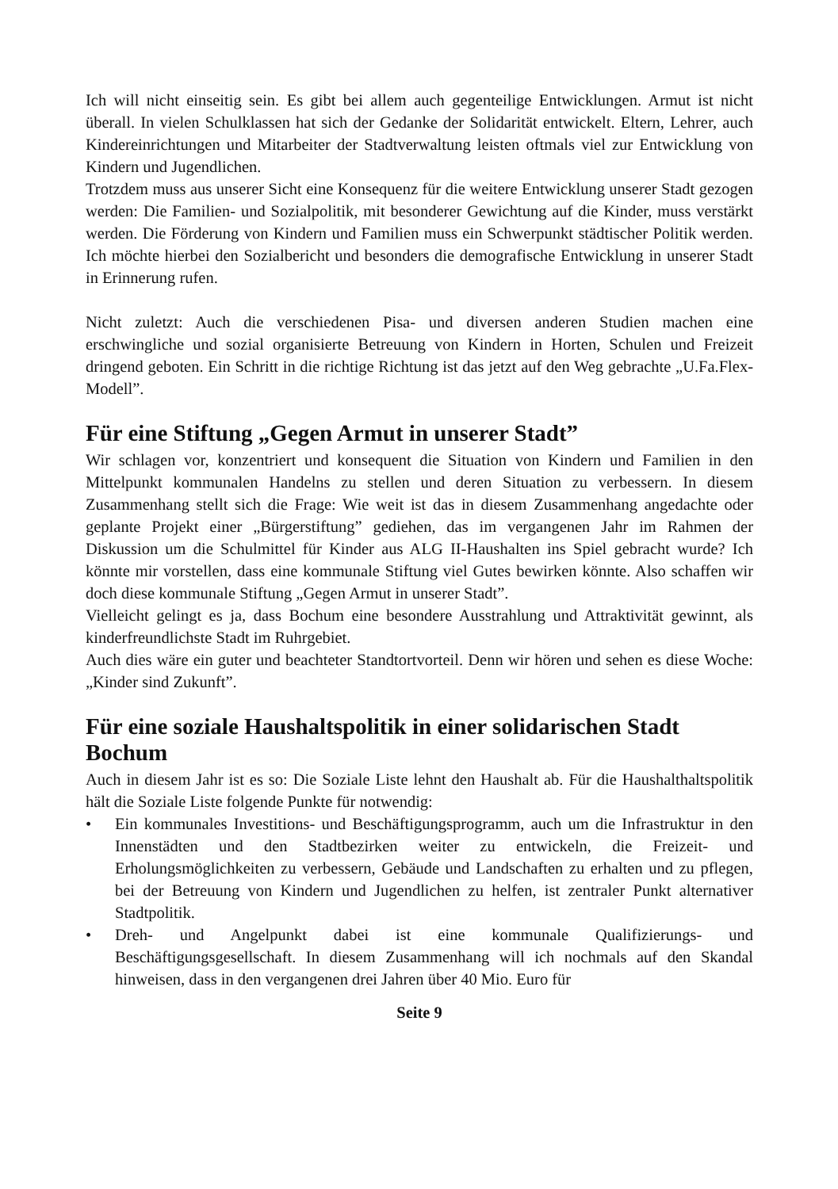Ich will nicht einseitig sein. Es gibt bei allem auch gegenteilige Entwicklungen. Armut ist nicht überall. In vielen Schulklassen hat sich der Gedanke der Solidarität entwickelt. Eltern, Lehrer, auch Kindereinrichtungen und Mitarbeiter der Stadtverwaltung leisten oftmals viel zur Entwicklung von Kindern und Jugendlichen.
Trotzdem muss aus unserer Sicht eine Konsequenz für die weitere Entwicklung unserer Stadt gezogen werden: Die Familien- und Sozialpolitik, mit besonderer Gewichtung auf die Kinder, muss verstärkt werden. Die Förderung von Kindern und Familien muss ein Schwerpunkt städtischer Politik werden. Ich möchte hierbei den Sozialbericht und besonders die demografische Entwicklung in unserer Stadt in Erinnerung rufen.
Nicht zuletzt: Auch die verschiedenen Pisa- und diversen anderen Studien machen eine erschwingliche und sozial organisierte Betreuung von Kindern in Horten, Schulen und Freizeit dringend geboten. Ein Schritt in die richtige Richtung ist das jetzt auf den Weg gebrachte „U.Fa.Flex-Modell”.
Für eine Stiftung „Gegen Armut in unserer Stadt”
Wir schlagen vor, konzentriert und konsequent die Situation von Kindern und Familien in den Mittelpunkt kommunalen Handelns zu stellen und deren Situation zu verbessern. In diesem Zusammenhang stellt sich die Frage: Wie weit ist das in diesem Zusammenhang angedachte oder geplante Projekt einer „Bürgerstiftung” gediehen, das im vergangenen Jahr im Rahmen der Diskussion um die Schulmittel für Kinder aus ALG II-Haushalten ins Spiel gebracht wurde? Ich könnte mir vorstellen, dass eine kommunale Stiftung viel Gutes bewirken könnte. Also schaffen wir doch diese kommunale Stiftung „Gegen Armut in unserer Stadt”.
Vielleicht gelingt es ja, dass Bochum eine besondere Ausstrahlung und Attraktivität gewinnt, als kinderfreundlichste Stadt im Ruhrgebiet.
Auch dies wäre ein guter und beachteter Standtortvorteil. Denn wir hören und sehen es diese Woche: „Kinder sind Zukunft”.
Für eine soziale Haushaltspolitik in einer solidarischen Stadt Bochum
Auch in diesem Jahr ist es so: Die Soziale Liste lehnt den Haushalt ab. Für die Haushalthaltspolitik hält die Soziale Liste folgende Punkte für notwendig:
• Ein kommunales Investitions- und Beschäftigungsprogramm, auch um die Infrastruktur in den Innenstädten und den Stadtbezirken weiter zu entwickeln, die Freizeit- und Erholungsmöglichkeiten zu verbessern, Gebäude und Landschaften zu erhalten und zu pflegen, bei der Betreuung von Kindern und Jugendlichen zu helfen, ist zentraler Punkt alternativer Stadtpolitik.
• Dreh- und Angelpunkt dabei ist eine kommunale Qualifizierungs- und Beschäftigungsgesellschaft. In diesem Zusammenhang will ich nochmals auf den Skandal hinweisen, dass in den vergangenen drei Jahren über 40 Mio. Euro für
Seite 9